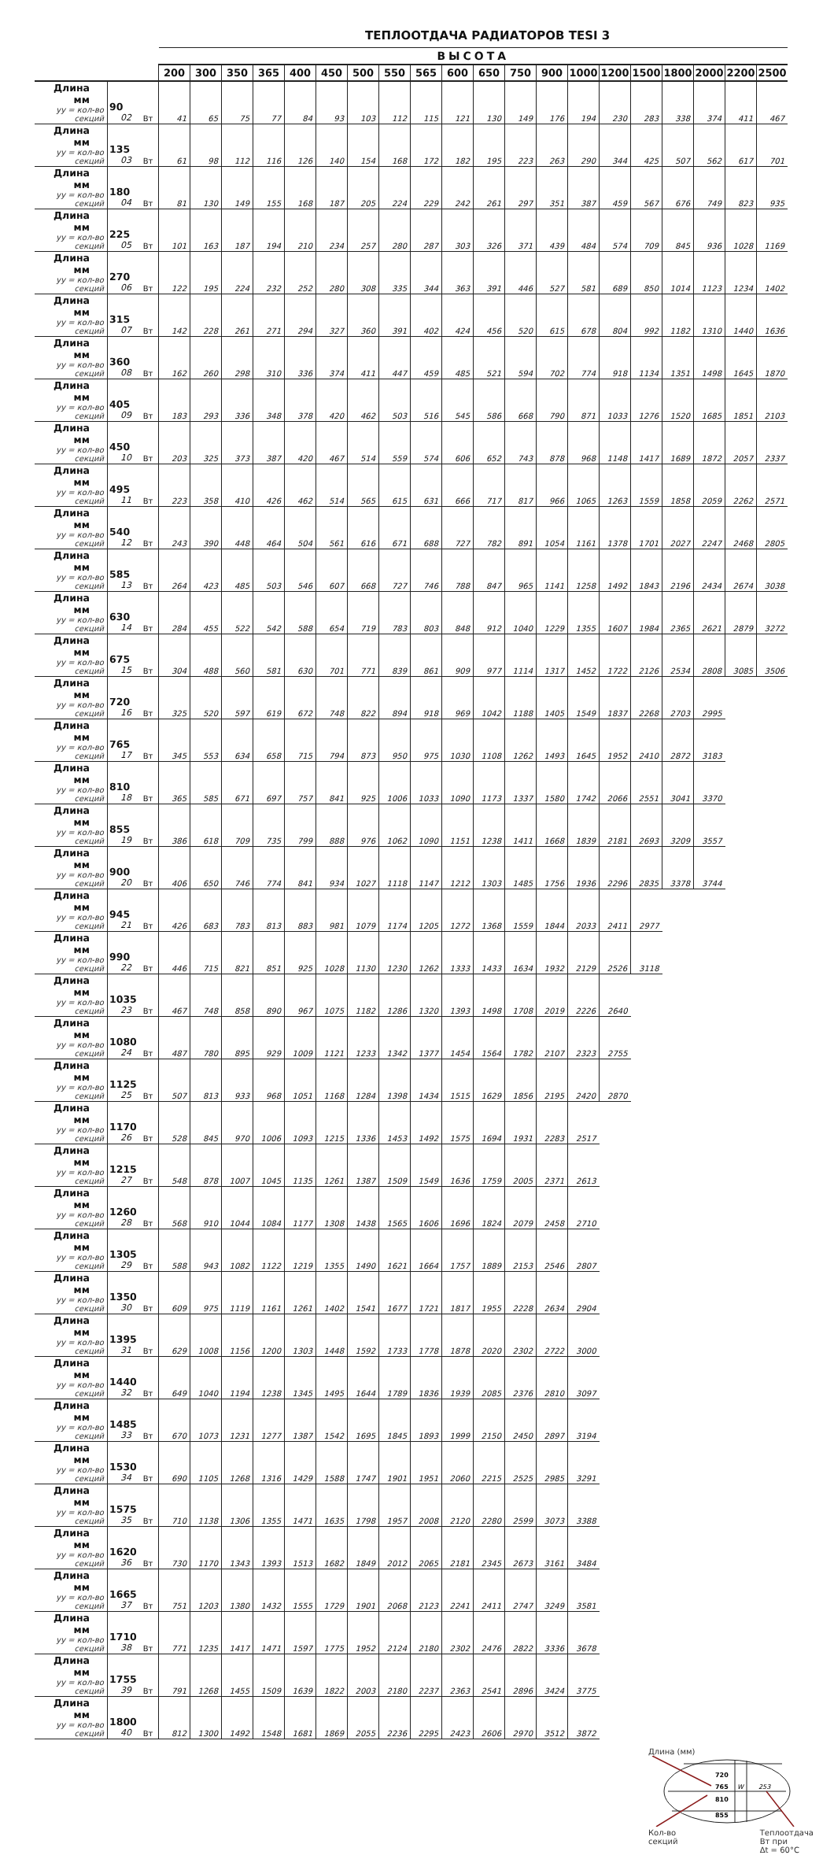ТЕПЛООТДАЧА РАДИАТОРОВ TESI 3
| | | | ВЫСОТА | | | | | | | | | | | | | | | | | | | |
| --- | --- | --- | --- | --- | --- | --- | --- | --- | --- | --- | --- | --- | --- | --- | --- | --- | --- | --- | --- | --- | --- | --- |
| | | | 200 | 300 | 350 | 365 | 400 | 450 | 500 | 550 | 565 | 600 | 650 | 750 | 900 | 1000 | 1200 | 1500 | 1800 | 2000 | 2200 | 2500 |
| Длина мм уу = кол-во секций | 90 02 | Вт | 41 | 65 | 75 | 77 | 84 | 93 | 103 | 112 | 115 | 121 | 130 | 149 | 176 | 194 | 230 | 283 | 338 | 374 | 411 | 467 |
| Длина мм уу = кол-во секций | 135 03 | Вт | 61 | 98 | 112 | 116 | 126 | 140 | 154 | 168 | 172 | 182 | 195 | 223 | 263 | 290 | 344 | 425 | 507 | 562 | 617 | 701 |
| Длина мм уу = кол-во секций | 180 04 | Вт | 81 | 130 | 149 | 155 | 168 | 187 | 205 | 224 | 229 | 242 | 261 | 297 | 351 | 387 | 459 | 567 | 676 | 749 | 823 | 935 |
| Длина мм уу = кол-во секций | 225 05 | Вт | 101 | 163 | 187 | 194 | 210 | 234 | 257 | 280 | 287 | 303 | 326 | 371 | 439 | 484 | 574 | 709 | 845 | 936 | 1028 | 1169 |
| Длина мм уу = кол-во секций | 270 06 | Вт | 122 | 195 | 224 | 232 | 252 | 280 | 308 | 335 | 344 | 363 | 391 | 446 | 527 | 581 | 689 | 850 | 1014 | 1123 | 1234 | 1402 |
| Длина мм уу = кол-во секций | 315 07 | Вт | 142 | 228 | 261 | 271 | 294 | 327 | 360 | 391 | 402 | 424 | 456 | 520 | 615 | 678 | 804 | 992 | 1182 | 1310 | 1440 | 1636 |
| Длина мм уу = кол-во секций | 360 08 | Вт | 162 | 260 | 298 | 310 | 336 | 374 | 411 | 447 | 459 | 485 | 521 | 594 | 702 | 774 | 918 | 1134 | 1351 | 1498 | 1645 | 1870 |
| Длина мм уу = кол-во секций | 405 09 | Вт | 183 | 293 | 336 | 348 | 378 | 420 | 462 | 503 | 516 | 545 | 586 | 668 | 790 | 871 | 1033 | 1276 | 1520 | 1685 | 1851 | 2103 |
| Длина мм уу = кол-во секций | 450 10 | Вт | 203 | 325 | 373 | 387 | 420 | 467 | 514 | 559 | 574 | 606 | 652 | 743 | 878 | 968 | 1148 | 1417 | 1689 | 1872 | 2057 | 2337 |
| Длина мм уу = кол-во секций | 495 11 | Вт | 223 | 358 | 410 | 426 | 462 | 514 | 565 | 615 | 631 | 666 | 717 | 817 | 966 | 1065 | 1263 | 1559 | 1858 | 2059 | 2262 | 2571 |
| Длина мм уу = кол-во секций | 540 12 | Вт | 243 | 390 | 448 | 464 | 504 | 561 | 616 | 671 | 688 | 727 | 782 | 891 | 1054 | 1161 | 1378 | 1701 | 2027 | 2247 | 2468 | 2805 |
| Длина мм уу = кол-во секций | 585 13 | Вт | 264 | 423 | 485 | 503 | 546 | 607 | 668 | 727 | 746 | 788 | 847 | 965 | 1141 | 1258 | 1492 | 1843 | 2196 | 2434 | 2674 | 3038 |
| Длина мм уу = кол-во секций | 630 14 | Вт | 284 | 455 | 522 | 542 | 588 | 654 | 719 | 783 | 803 | 848 | 912 | 1040 | 1229 | 1355 | 1607 | 1984 | 2365 | 2621 | 2879 | 3272 |
| Длина мм уу = кол-во секций | 675 15 | Вт | 304 | 488 | 560 | 581 | 630 | 701 | 771 | 839 | 861 | 909 | 977 | 1114 | 1317 | 1452 | 1722 | 2126 | 2534 | 2808 | 3085 | 3506 |
| Длина мм уу = кол-во секций | 720 16 | Вт | 325 | 520 | 597 | 619 | 672 | 748 | 822 | 894 | 918 | 969 | 1042 | 1188 | 1405 | 1549 | 1837 | 2268 | 2703 | 2995 | | |
| Длина мм уу = кол-во секций | 765 17 | Вт | 345 | 553 | 634 | 658 | 715 | 794 | 873 | 950 | 975 | 1030 | 1108 | 1262 | 1493 | 1645 | 1952 | 2410 | 2872 | 3183 | | |
| Длина мм уу = кол-во секций | 810 18 | Вт | 365 | 585 | 671 | 697 | 757 | 841 | 925 | 1006 | 1033 | 1090 | 1173 | 1337 | 1580 | 1742 | 2066 | 2551 | 3041 | 3370 | | |
| Длина мм уу = кол-во секций | 855 19 | Вт | 386 | 618 | 709 | 735 | 799 | 888 | 976 | 1062 | 1090 | 1151 | 1238 | 1411 | 1668 | 1839 | 2181 | 2693 | 3209 | 3557 | | |
| Длина мм уу = кол-во секций | 900 20 | Вт | 406 | 650 | 746 | 774 | 841 | 934 | 1027 | 1118 | 1147 | 1212 | 1303 | 1485 | 1756 | 1936 | 2296 | 2835 | 3378 | 3744 | | |
| Длина мм уу = кол-во секций | 945 21 | Вт | 426 | 683 | 783 | 813 | 883 | 981 | 1079 | 1174 | 1205 | 1272 | 1368 | 1559 | 1844 | 2033 | 2411 | 2977 | | | | |
| Длина мм уу = кол-во секций | 990 22 | Вт | 446 | 715 | 821 | 851 | 925 | 1028 | 1130 | 1230 | 1262 | 1333 | 1433 | 1634 | 1932 | 2129 | 2526 | 3118 | | | | |
| Длина мм уу = кол-во секций | 1035 23 | Вт | 467 | 748 | 858 | 890 | 967 | 1075 | 1182 | 1286 | 1320 | 1393 | 1498 | 1708 | 2019 | 2226 | 2640 | | | | | |
| Длина мм уу = кол-во секций | 1080 24 | Вт | 487 | 780 | 895 | 929 | 1009 | 1121 | 1233 | 1342 | 1377 | 1454 | 1564 | 1782 | 2107 | 2323 | 2755 | | | | | |
| Длина мм уу = кол-во секций | 1125 25 | Вт | 507 | 813 | 933 | 968 | 1051 | 1168 | 1284 | 1398 | 1434 | 1515 | 1629 | 1856 | 2195 | 2420 | 2870 | | | | | |
| Длина мм уу = кол-во секций | 1170 26 | Вт | 528 | 845 | 970 | 1006 | 1093 | 1215 | 1336 | 1453 | 1492 | 1575 | 1694 | 1931 | 2283 | 2517 | | | | | | |
| Длина мм уу = кол-во секций | 1215 27 | Вт | 548 | 878 | 1007 | 1045 | 1135 | 1261 | 1387 | 1509 | 1549 | 1636 | 1759 | 2005 | 2371 | 2613 | | | | | | |
| Длина мм уу = кол-во секций | 1260 28 | Вт | 568 | 910 | 1044 | 1084 | 1177 | 1308 | 1438 | 1565 | 1606 | 1696 | 1824 | 2079 | 2458 | 2710 | | | | | | |
| Длина мм уу = кол-во секций | 1305 29 | Вт | 588 | 943 | 1082 | 1122 | 1219 | 1355 | 1490 | 1621 | 1664 | 1757 | 1889 | 2153 | 2546 | 2807 | | | | | | |
| Длина мм уу = кол-во секций | 1350 30 | Вт | 609 | 975 | 1119 | 1161 | 1261 | 1402 | 1541 | 1677 | 1721 | 1817 | 1955 | 2228 | 2634 | 2904 | | | | | | |
| Длина мм уу = кол-во секций | 1395 31 | Вт | 629 | 1008 | 1156 | 1200 | 1303 | 1448 | 1592 | 1733 | 1778 | 1878 | 2020 | 2302 | 2722 | 3000 | | | | | | |
| Длина мм уу = кол-во секций | 1440 32 | Вт | 649 | 1040 | 1194 | 1238 | 1345 | 1495 | 1644 | 1789 | 1836 | 1939 | 2085 | 2376 | 2810 | 3097 | | | | | | |
| Длина мм уу = кол-во секций | 1485 33 | Вт | 670 | 1073 | 1231 | 1277 | 1387 | 1542 | 1695 | 1845 | 1893 | 1999 | 2150 | 2450 | 2897 | 3194 | | | | | | |
| Длина мм уу = кол-во секций | 1530 34 | Вт | 690 | 1105 | 1268 | 1316 | 1429 | 1588 | 1747 | 1901 | 1951 | 2060 | 2215 | 2525 | 2985 | 3291 | | | | | | |
| Длина мм уу = кол-во секций | 1575 35 | Вт | 710 | 1138 | 1306 | 1355 | 1471 | 1635 | 1798 | 1957 | 2008 | 2120 | 2280 | 2599 | 3073 | 3388 | | | | | | |
| Длина мм уу = кол-во секций | 1620 36 | Вт | 730 | 1170 | 1343 | 1393 | 1513 | 1682 | 1849 | 2012 | 2065 | 2181 | 2345 | 2673 | 3161 | 3484 | | | | | | |
| Длина мм уу = кол-во секций | 1665 37 | Вт | 751 | 1203 | 1380 | 1432 | 1555 | 1729 | 1901 | 2068 | 2123 | 2241 | 2411 | 2747 | 3249 | 3581 | | | | | | |
| Длина мм уу = кол-во секций | 1710 38 | Вт | 771 | 1235 | 1417 | 1471 | 1597 | 1775 | 1952 | 2124 | 2180 | 2302 | 2476 | 2822 | 3336 | 3678 | | | | | | |
| Длина мм уу = кол-во секций | 1755 39 | Вт | 791 | 1268 | 1455 | 1509 | 1639 | 1822 | 2003 | 2180 | 2237 | 2363 | 2541 | 2896 | 3424 | 3775 | | | | | | |
| Длина мм уу = кол-во секций | 1800 40 | Вт | 812 | 1300 | 1492 | 1548 | 1681 | 1869 | 2055 | 2236 | 2295 | 2423 | 2606 | 2970 | 3512 | 3872 | | | | | | |
Длина (мм)
720
765
810
855
W
253
Кол-во
секций Теплоотдача
Вт при
Δt = 60°C